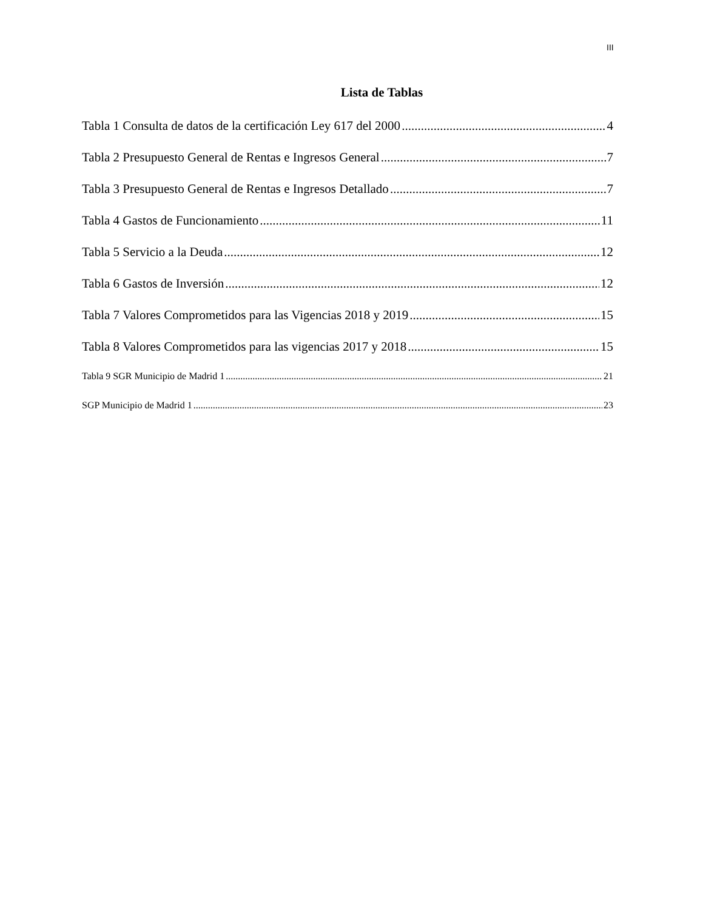III
Lista de Tablas
Tabla 1 Consulta de datos de la certificación Ley 617 del 2000 4
Tabla 2 Presupuesto General de Rentas e Ingresos General 7
Tabla 3 Presupuesto General de Rentas e Ingresos Detallado 7
Tabla 4 Gastos de Funcionamiento 11
Tabla 5 Servicio a la Deuda 12
Tabla 6 Gastos de Inversión 12
Tabla 7 Valores Comprometidos para las Vigencias 2018 y 2019 15
Tabla 8 Valores Comprometidos para las vigencias 2017 y 2018 15
Tabla 9 SGR Municipio de Madrid 1 21
SGP Municipio de Madrid 1 23